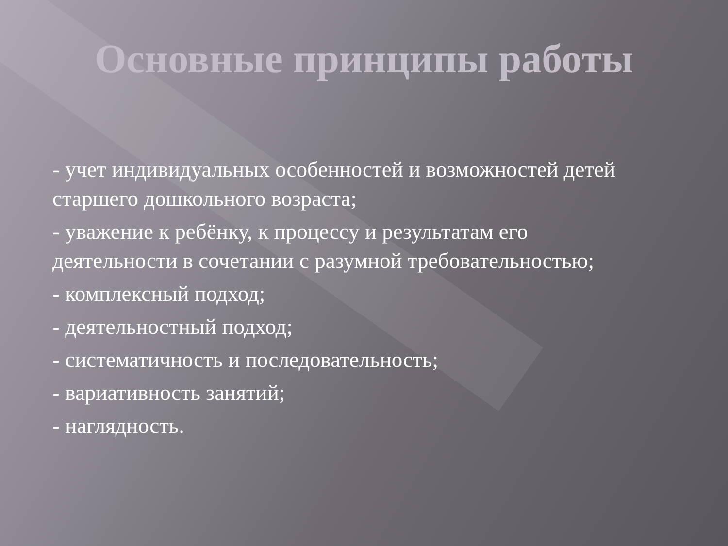Основные принципы работы
- учет индивидуальных особенностей и возможностей детей старшего дошкольного возраста;
- уважение к ребёнку, к процессу и результатам его деятельности в сочетании с разумной требовательностью;
- комплексный подход;
- деятельностный подход;
- систематичность и последовательность;
- вариативность занятий;
- наглядность.